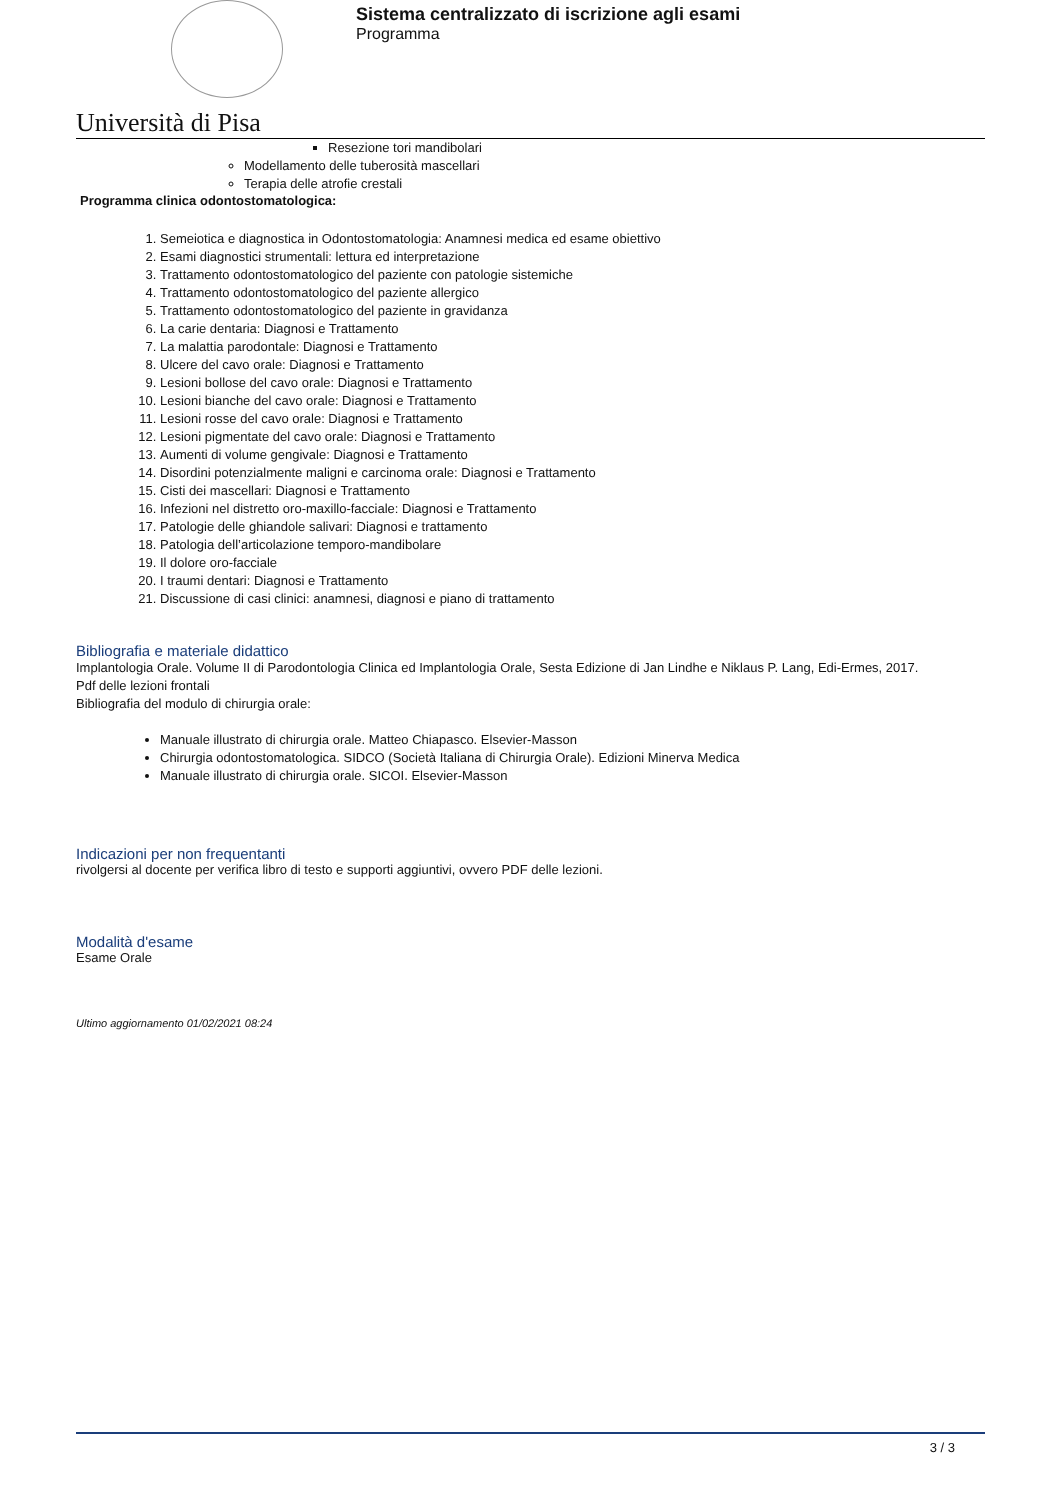Università di Pisa
Sistema centralizzato di iscrizione agli esami
Programma
Resezione tori mandibolari
Modellamento delle tuberosità mascellari
Terapia delle atrofie crestali
Programma clinica odontostomatologica:
1. Semeiotica e diagnostica in Odontostomatologia: Anamnesi medica ed esame obiettivo
2. Esami diagnostici strumentali: lettura ed interpretazione
3. Trattamento odontostomatologico del paziente con patologie sistemiche
4. Trattamento odontostomatologico del paziente allergico
5. Trattamento odontostomatologico del paziente in gravidanza
6. La carie dentaria: Diagnosi e Trattamento
7. La malattia parodontale: Diagnosi e Trattamento
8. Ulcere del cavo orale: Diagnosi e Trattamento
9. Lesioni bollose del cavo orale: Diagnosi e Trattamento
10. Lesioni bianche del cavo orale: Diagnosi e Trattamento
11. Lesioni rosse del cavo orale: Diagnosi e Trattamento
12. Lesioni pigmentate del cavo orale: Diagnosi e Trattamento
13. Aumenti di volume gengivale: Diagnosi e Trattamento
14. Disordini potenzialmente maligni e carcinoma orale: Diagnosi e Trattamento
15. Cisti dei mascellari: Diagnosi e Trattamento
16. Infezioni nel distretto oro-maxillo-facciale: Diagnosi e Trattamento
17. Patologie delle ghiandole salivari: Diagnosi e trattamento
18. Patologia dell’articolazione temporo-mandibolare
19. Il dolore oro-facciale
20. I traumi dentari: Diagnosi e Trattamento
21. Discussione di casi clinici: anamnesi, diagnosi e piano di trattamento
Bibliografia e materiale didattico
Implantologia Orale. Volume II di Parodontologia Clinica ed Implantologia Orale, Sesta Edizione di Jan Lindhe e Niklaus P. Lang, Edi-Ermes, 2017.
Pdf delle lezioni frontali
Bibliografia del modulo di chirurgia orale:
Manuale illustrato di chirurgia orale. Matteo Chiapasco. Elsevier-Masson
Chirurgia odontostomatologica. SIDCO (Società Italiana di Chirurgia Orale). Edizioni Minerva Medica
Manuale illustrato di chirurgia orale. SICOI. Elsevier-Masson
Indicazioni per non frequentanti
rivolgersi al docente per verifica libro di testo e supporti aggiuntivi, ovvero PDF delle lezioni.
Modalità d'esame
Esame Orale
Ultimo aggiornamento 01/02/2021 08:24
3 / 3